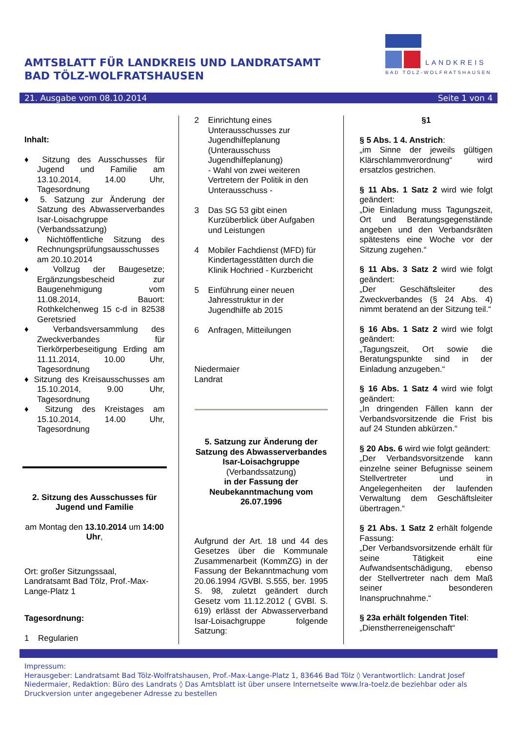AMTSBLATT FÜR LANDKREIS UND LANDRATSAMT
BAD TÖLZ-WOLFRATSHAUSEN
LANDKREIS
BAD TÖLZ-WOLFRATSHAUSEN
21. Ausgabe vom 08.10.2014 Seite 1 von 4
Inhalt:
♦ Sitzung des Ausschusses für Jugend und Familie am 13.10.2014, 14.00 Uhr, Tagesordnung
♦ 5. Satzung zur Änderung der Satzung des Abwasserverbandes Isar-Loisachgruppe (Verbandssatzung)
♦ Nichtöffentliche Sitzung des Rechnungsprüfungsausschusses am 20.10.2014
♦ Vollzug der Baugesetze; Ergänzungsbescheid zur Baugenehmigung vom 11.08.2014, Bauort: Rothkelchenweg 15 c-d in 82538 Geretsried
♦ Verbandsversammlung des Zweckverbandes für Tierkörperbeseitigung Erding am 11.11.2014, 10.00 Uhr, Tagesordnung
♦ Sitzung des Kreisausschusses am 15.10.2014, 9.00 Uhr, Tagesordnung
♦ Sitzung des Kreistages am 15.10.2014, 14.00 Uhr, Tagesordnung
2. Sitzung des Ausschusses für Jugend und Familie
am Montag den 13.10.2014 um 14:00 Uhr,
Ort: großer Sitzungssaal, Landratsamt Bad Tölz, Prof.-Max-Lange-Platz 1
Tagesordnung:
1 Regularien
2 Einrichtung eines Unterausschusses zur Jugendhilfeplanung (Unterausschuss Jugendhilfeplanung)
- Wahl von zwei weiteren Vertretern der Politik in den Unterausschuss -
3 Das SG 53 gibt einen Kurzüberblick über Aufgaben und Leistungen
4 Mobiler Fachdienst (MFD) für Kindertagesstätten durch die Klinik Hochried - Kurzbericht
5 Einführung einer neuen Jahresstruktur in der Jugendhilfe ab 2015
6 Anfragen, Mitteilungen
Niedermaier
Landrat
5. Satzung zur Änderung der Satzung des Abwasserverbandes Isar-Loisachgruppe
(Verbandssatzung)
in der Fassung der Neubekanntmachung vom 26.07.1996
Aufgrund der Art. 18 und 44 des Gesetzes über die Kommunale Zusammenarbeit (KommZG) in der Fassung der Bekanntmachung vom 20.06.1994 /GVBl. S.555, ber. 1995 S. 98, zuletzt geändert durch Gesetz vom 11.12.2012 ( GVBl. S. 619) erlässt der Abwasserverband Isar-Loisachgruppe folgende Satzung:
§1
§ 5 Abs. 1 4. Anstrich:
„im Sinne der jeweils gültigen Klärschlammverordnung“ wird ersatzlos gestrichen.
§ 11 Abs. 1 Satz 2 wird wie folgt geändert:
„Die Einladung muss Tagungszeit, Ort und Beratungsgegenstände angeben und den Verbandsräten spätestens eine Woche vor der Sitzung zugehen.“
§ 11 Abs. 3 Satz 2 wird wie folgt geändert:
„Der Geschäftsleiter des Zweckverbandes (§ 24 Abs. 4) nimmt beratend an der Sitzung teil.“
§ 16 Abs. 1 Satz 2 wird wie folgt geändert:
„Tagungszeit, Ort sowie die Beratungspunkte sind in der Einladung anzugeben.“
§ 16 Abs. 1 Satz 4 wird wie folgt geändert:
„In dringenden Fällen kann der Verbandsvorsitzende die Frist bis auf 24 Stunden abkürzen.“
§ 20 Abs. 6 wird wie folgt geändert:
„Der Verbandsvorsitzende kann einzelne seiner Befugnisse seinem Stellvertreter und in Angelegenheiten der laufenden Verwaltung dem Geschäftsleiter übertragen.“
§ 21 Abs. 1 Satz 2 erhält folgende Fassung:
„Der Verbandsvorsitzende erhält für seine Tätigkeit eine Aufwandsentschädigung, ebenso der Stellvertreter nach dem Maß seiner besonderen Inanspruchnahme.“
§ 23a erhält folgenden Titel:
„Dienstherreneigenschaft“
Impressum:
Herausgeber: Landratsamt Bad Tölz-Wolfratshausen, Prof.-Max-Lange-Platz 1, 83646 Bad Tölz ◊ Verantwortlich: Landrat Josef Niedermaier, Redaktion: Büro des Landrats ◊ Das Amtsblatt ist über unsere Internetseite www.lra-toelz.de beziehbar oder als Druckversion unter angegebener Adresse zu bestellen